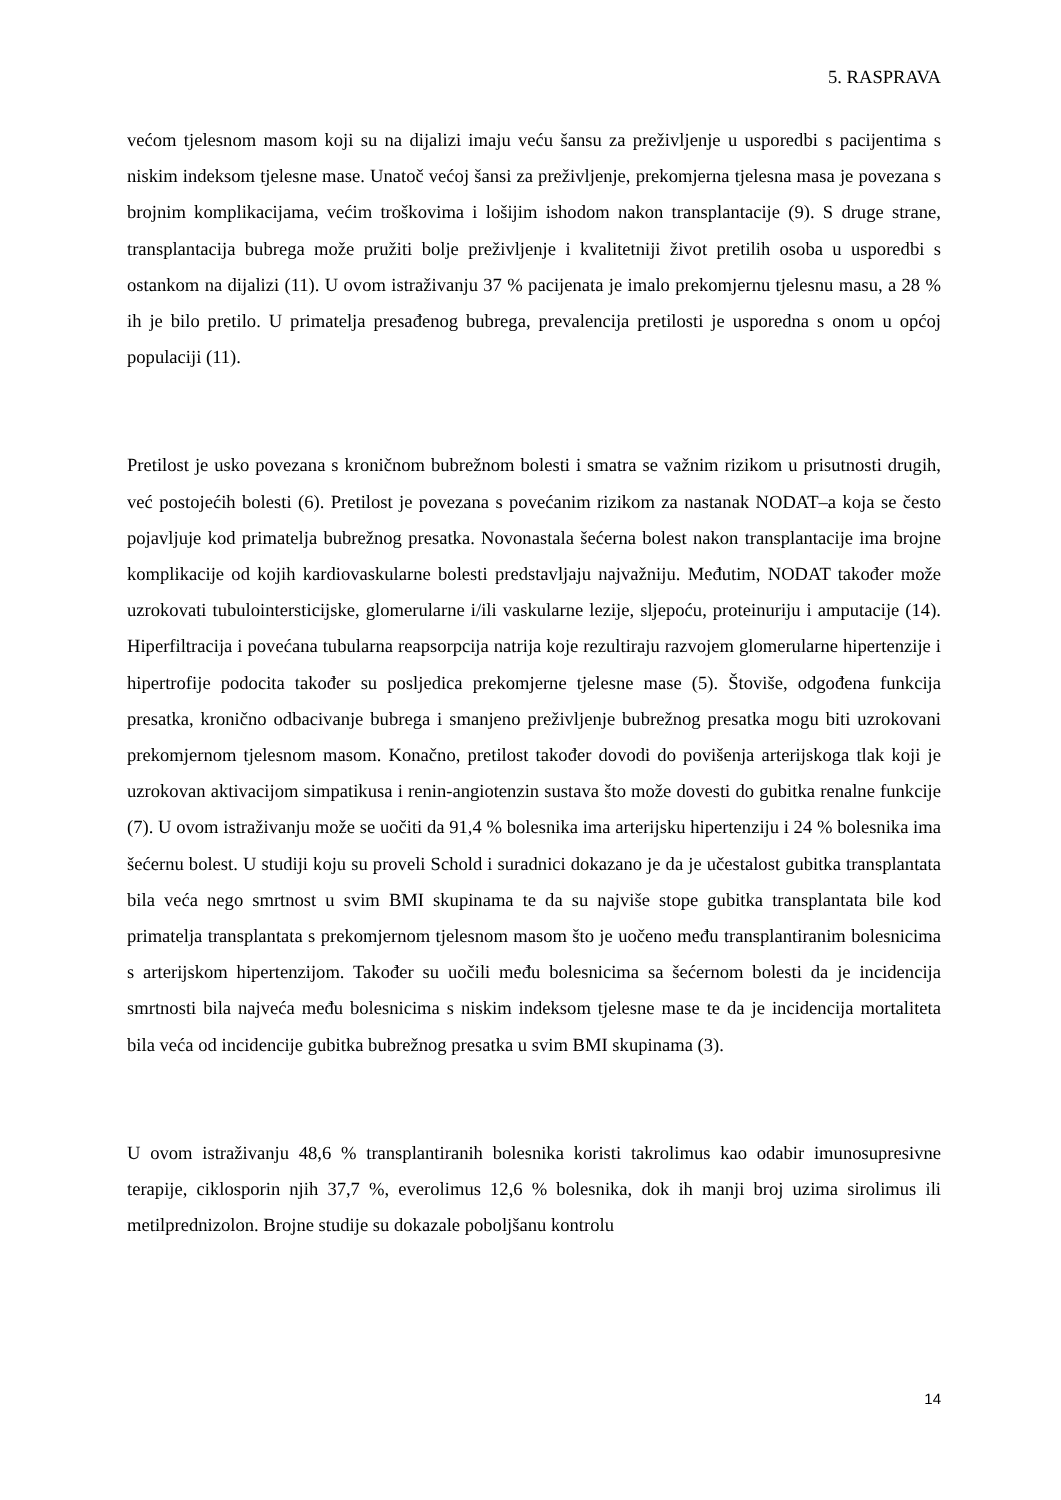5. RASPRAVA
većom tjelesnom masom koji su na dijalizi imaju veću šansu za preživljenje u usporedbi s pacijentima s niskim indeksom tjelesne mase. Unatoč većoj šansi za preživljenje, prekomjerna tjelesna masa je povezana s brojnim komplikacijama, većim troškovima i lošijim ishodom nakon transplantacije (9). S druge strane, transplantacija bubrega može pružiti bolje preživljenje i kvalitetniji život pretilih osoba u usporedbi s ostankom na dijalizi (11). U ovom istraživanju 37 % pacijenata je imalo prekomjernu tjelesnu masu, a 28 % ih je bilo pretilo. U primatelja presađenog bubrega, prevalencija pretilosti je usporedna s onom u općoj populaciji (11).
Pretilost je usko povezana s kroničnom bubrežnom bolesti i smatra se važnim rizikom u prisutnosti drugih, već postojećih bolesti (6). Pretilost je povezana s povećanim rizikom za nastanak NODAT–a koja se često pojavljuje kod primatelja bubrežnog presatka. Novonastala šećerna bolest nakon transplantacije ima brojne komplikacije od kojih kardiovaskularne bolesti predstavljaju najvažniju. Međutim, NODAT također može uzrokovati tubulointersticijske, glomerularne i/ili vaskularne lezije, sljepoću, proteinuriju i amputacije (14). Hiperfiltracija i povećana tubularna reapsorpcija natrija koje rezultiraju razvojem glomerularne hipertenzije i hipertrofije podocita također su posljedica prekomjerne tjelesne mase (5). Štoviše, odgođena funkcija presatka, kronično odbacivanje bubrega i smanjeno preživljenje bubrežnog presatka mogu biti uzrokovani prekomjernom tjelesnom masom. Konačno, pretilost također dovodi do povišenja arterijskoga tlak koji je uzrokovan aktivacijom simpatikusa i renin-angiotenzin sustava što može dovesti do gubitka renalne funkcije (7). U ovom istraživanju može se uočiti da 91,4 % bolesnika ima arterijsku hipertenziju i 24 % bolesnika ima šećernu bolest. U studiji koju su proveli Schold i suradnici dokazano je da je učestalost gubitka transplantata bila veća nego smrtnost u svim BMI skupinama te da su najviše stope gubitka transplantata bile kod primatelja transplantata s prekomjernom tjelesnom masom što je uočeno među transplantiranim bolesnicima s arterijskom hipertenzijom. Također su uočili među bolesnicima sa šećernom bolesti da je incidencija smrtnosti bila najveća među bolesnicima s niskim indeksom tjelesne mase te da je incidencija mortaliteta bila veća od incidencije gubitka bubrežnog presatka u svim BMI skupinama (3).
U ovom istraživanju 48,6 % transplantiranih bolesnika koristi takrolimus kao odabir imunosupresivne terapije, ciklosporin njih 37,7 %, everolimus 12,6 % bolesnika, dok ih manji broj uzima sirolimus ili metilprednizolon. Brojne studije su dokazale poboljšanu kontrolu
14